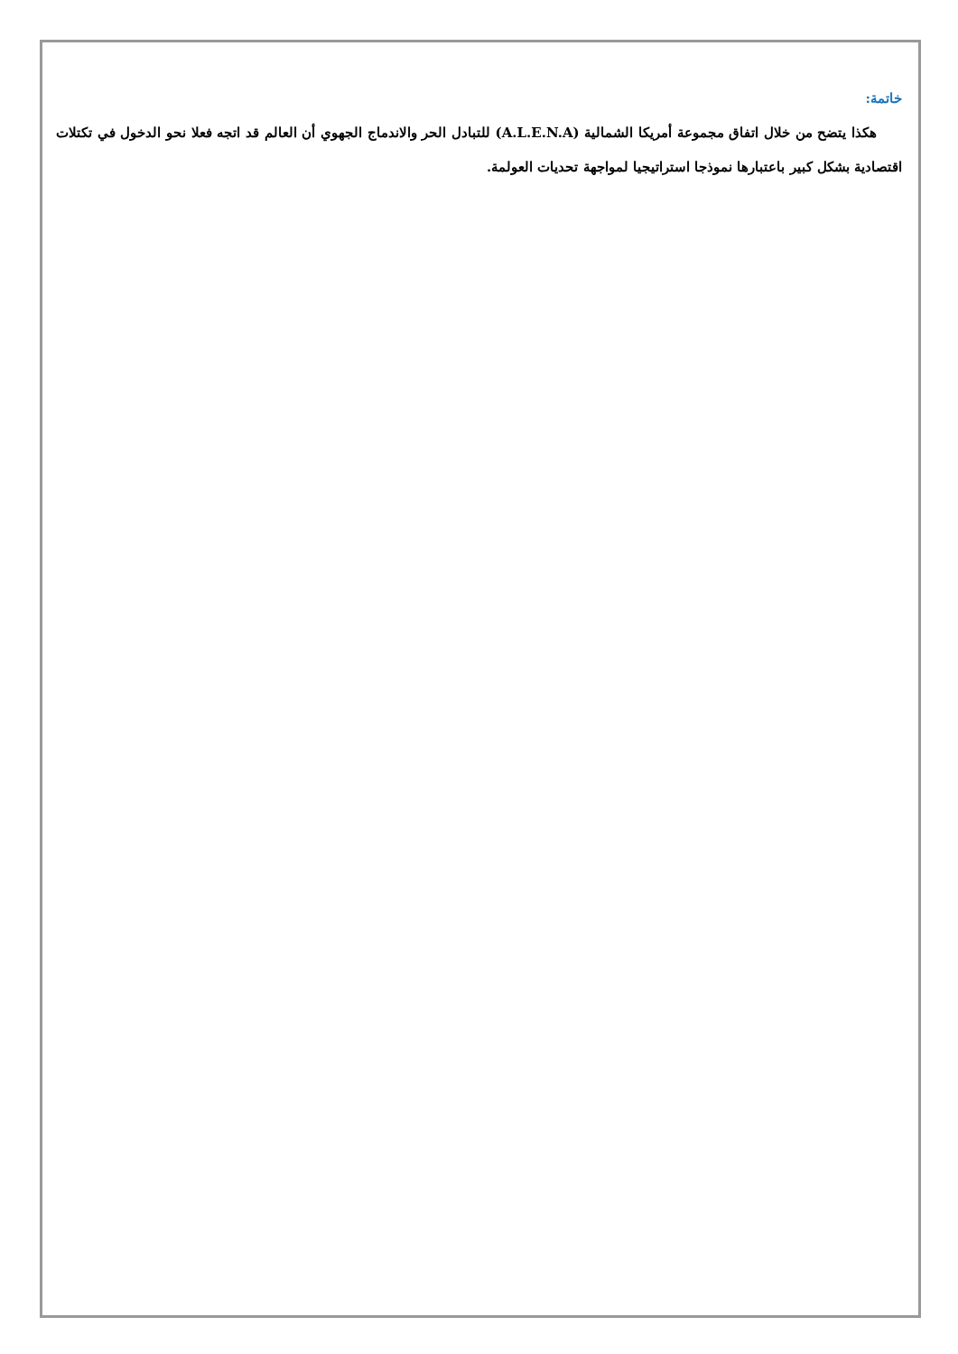خاتمة:
هكذا يتضح من خلال اتفاق مجموعة أمريكا الشمالية (A.L.E.N.A) للتبادل الحر والاندماج الجهوي أن العالم قد اتجه فعلا نحو الدخول في تكتلات اقتصادية بشكل كبير باعتبارها نموذجا استراتيجيا لمواجهة تحديات العولمة.